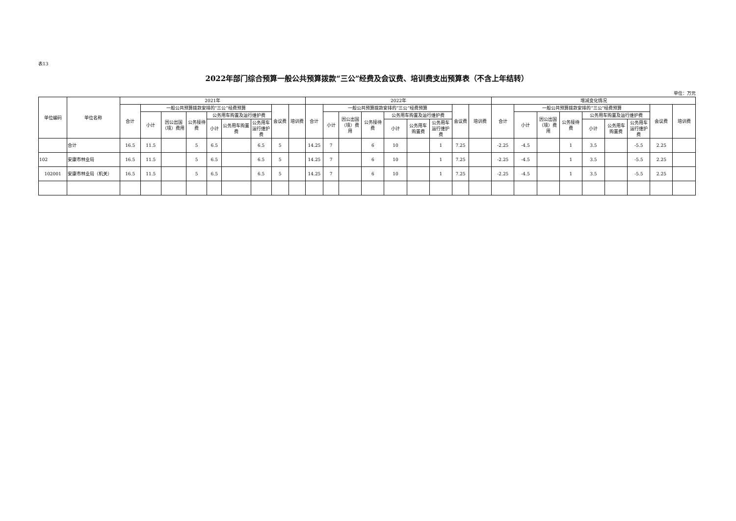表13
2022年部门综合预算一般公共预算拨款“三公”经费及会议费、培训费支出预算表（不含上年结转）
单位：万元
| 单位编码 | 单位名称 | 2021年 | | | | | | | | | 2022年 | | | | | | | | | 增减变化情况 | | | | | | | | |
| --- | --- | --- | --- | --- | --- | --- | --- | --- | --- | --- | --- | --- | --- | --- | --- | --- | --- | --- | --- | --- | --- | --- | --- | --- | --- | --- | --- | --- |
| | | 合计 | 一般公共预算拨款安排的“三公”经费预算 | | | | | | 会议费 | 培训费 | 合计 | 一般公共预算拨款安排的“三公”经费预算 | | | | | | 会议费 | 培训费 | 合计 | 一般公共预算拨款安排的“三公”经费预算 | | | | | | 会议费 | 培训费 |
| | | | 小计 | 因公出国（境）费用 | 公务接待费 | 公务用车购置及运行维护费 | | | | | | 小计 | 因公出国（境）费用 | 公务接待费 | 公务用车购置及运行维护费 | | | | | | 小计 | 因公出国（境）费用 | 公务接待费 | 公务用车购置及运行维护费 | | | | |
| | | | | | | 小计 | 公务用车购置费 | 公务用车运行维护费 | | | | | | | 小计 | 公务用车购置费 | 公务用车运行维护费 | | | | | | | 小计 | 公务用车购置费 | 公务用车运行维护费 | | |
| | 合计 | 16.5 | 11.5 | | 5 | 6.5 | | 6.5 | 5 | | 14.25 | 7 | | 6 | 10 | | 1 | 7.25 | | -2.25 | -4.5 | | 1 | 3.5 | | -5.5 | 2.25 | |
| 102 | 安康市林业局 | 16.5 | 11.5 | | 5 | 6.5 | | 6.5 | 5 | | 14.25 | 7 | | 6 | 10 | | 1 | 7.25 | | -2.25 | -4.5 | | 1 | 3.5 | | -5.5 | 2.25 | |
| 102001 | 安康市林业局（机关） | 16.5 | 11.5 | | 5 | 6.5 | | 6.5 | 5 | | 14.25 | 7 | | 6 | 10 | | 1 | 7.25 | | -2.25 | -4.5 | | 1 | 3.5 | | -5.5 | 2.25 | |